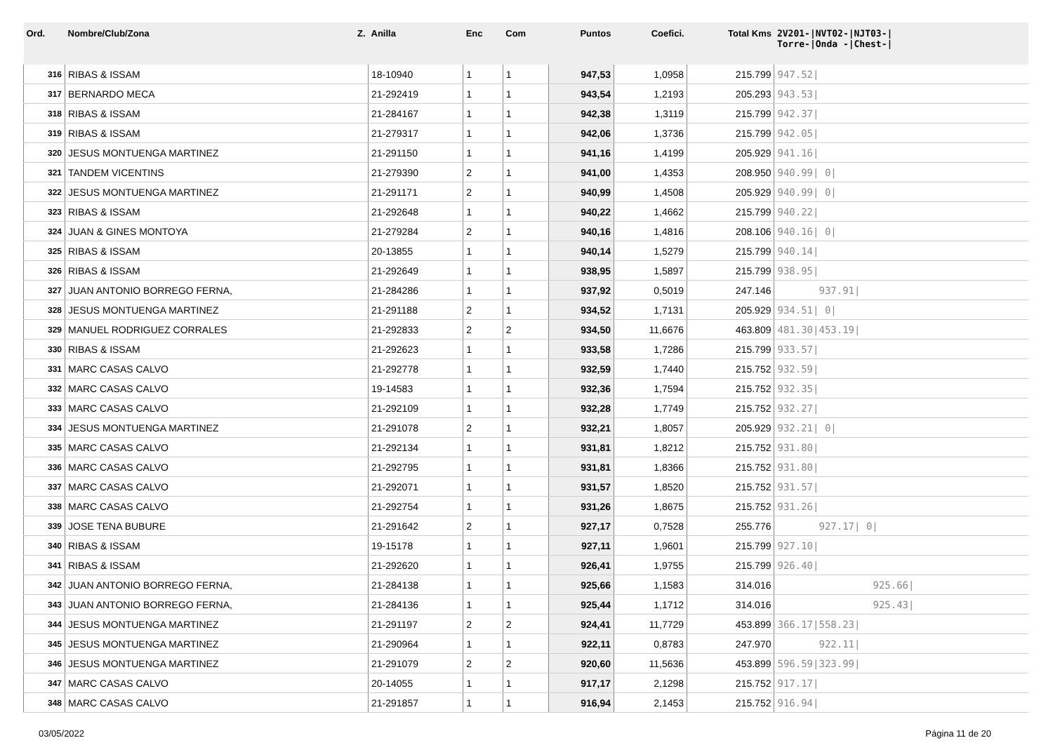| Ord. | Nombre/Club/Zona Z. | Anilla | Enc | Com | Puntos | Coefici. | Total Kms | 2V201-/NVT02-/NJT03-/ Torre-/Onda -/Chest-/ |
| --- | --- | --- | --- | --- | --- | --- | --- | --- |
| 316 | RIBAS & ISSAM | 18-10940 | 1 | 1 | 947,53 | 1,0958 | 215.799 | 947.52/ |
| 317 | BERNARDO MECA | 21-292419 | 1 | 1 | 943,54 | 1,2193 | 205.293 | 943.53/ |
| 318 | RIBAS & ISSAM | 21-284167 | 1 | 1 | 942,38 | 1,3119 | 215.799 | 942.37/ |
| 319 | RIBAS & ISSAM | 21-279317 | 1 | 1 | 942,06 | 1,3736 | 215.799 | 942.05/ |
| 320 | JESUS MONTUENGA MARTINEZ | 21-291150 | 1 | 1 | 941,16 | 1,4199 | 205.929 | 941.16/ |
| 321 | TANDEM VICENTINS | 21-279390 | 2 | 1 | 941,00 | 1,4353 | 208.950 | 940.99/ 0/ |
| 322 | JESUS MONTUENGA MARTINEZ | 21-291171 | 2 | 1 | 940,99 | 1,4508 | 205.929 | 940.99/ 0/ |
| 323 | RIBAS & ISSAM | 21-292648 | 1 | 1 | 940,22 | 1,4662 | 215.799 | 940.22/ |
| 324 | JUAN & GINES MONTOYA | 21-279284 | 2 | 1 | 940,16 | 1,4816 | 208.106 | 940.16/ 0/ |
| 325 | RIBAS & ISSAM | 20-13855 | 1 | 1 | 940,14 | 1,5279 | 215.799 | 940.14/ |
| 326 | RIBAS & ISSAM | 21-292649 | 1 | 1 | 938,95 | 1,5897 | 215.799 | 938.95/ |
| 327 | JUAN ANTONIO BORREGO FERNA, | 21-284286 | 1 | 1 | 937,92 | 0,5019 | 247.146 | 937.91/ |
| 328 | JESUS MONTUENGA MARTINEZ | 21-291188 | 2 | 1 | 934,52 | 1,7131 | 205.929 | 934.51/ 0/ |
| 329 | MANUEL RODRIGUEZ CORRALES | 21-292833 | 2 | 2 | 934,50 | 11,6676 | 463.809 | 481.30/453.19/ |
| 330 | RIBAS & ISSAM | 21-292623 | 1 | 1 | 933,58 | 1,7286 | 215.799 | 933.57/ |
| 331 | MARC CASAS CALVO | 21-292778 | 1 | 1 | 932,59 | 1,7440 | 215.752 | 932.59/ |
| 332 | MARC CASAS CALVO | 19-14583 | 1 | 1 | 932,36 | 1,7594 | 215.752 | 932.35/ |
| 333 | MARC CASAS CALVO | 21-292109 | 1 | 1 | 932,28 | 1,7749 | 215.752 | 932.27/ |
| 334 | JESUS MONTUENGA MARTINEZ | 21-291078 | 2 | 1 | 932,21 | 1,8057 | 205.929 | 932.21/ 0/ |
| 335 | MARC CASAS CALVO | 21-292134 | 1 | 1 | 931,81 | 1,8212 | 215.752 | 931.80/ |
| 336 | MARC CASAS CALVO | 21-292795 | 1 | 1 | 931,81 | 1,8366 | 215.752 | 931.80/ |
| 337 | MARC CASAS CALVO | 21-292071 | 1 | 1 | 931,57 | 1,8520 | 215.752 | 931.57/ |
| 338 | MARC CASAS CALVO | 21-292754 | 1 | 1 | 931,26 | 1,8675 | 215.752 | 931.26/ |
| 339 | JOSE TENA BUBURE | 21-291642 | 2 | 1 | 927,17 | 0,7528 | 255.776 | 927.17/ 0/ |
| 340 | RIBAS & ISSAM | 19-15178 | 1 | 1 | 927,11 | 1,9601 | 215.799 | 927.10/ |
| 341 | RIBAS & ISSAM | 21-292620 | 1 | 1 | 926,41 | 1,9755 | 215.799 | 926.40/ |
| 342 | JUAN ANTONIO BORREGO FERNA, | 21-284138 | 1 | 1 | 925,66 | 1,1583 | 314.016 | 925.66/ |
| 343 | JUAN ANTONIO BORREGO FERNA, | 21-284136 | 1 | 1 | 925,44 | 1,1712 | 314.016 | 925.43/ |
| 344 | JESUS MONTUENGA MARTINEZ | 21-291197 | 2 | 2 | 924,41 | 11,7729 | 453.899 | 366.17/558.23/ |
| 345 | JESUS MONTUENGA MARTINEZ | 21-290964 | 1 | 1 | 922,11 | 0,8783 | 247.970 | 922.11/ |
| 346 | JESUS MONTUENGA MARTINEZ | 21-291079 | 2 | 2 | 920,60 | 11,5636 | 453.899 | 596.59/323.99/ |
| 347 | MARC CASAS CALVO | 20-14055 | 1 | 1 | 917,17 | 2,1298 | 215.752 | 917.17/ |
| 348 | MARC CASAS CALVO | 21-291857 | 1 | 1 | 916,94 | 2,1453 | 215.752 | 916.94/ |
03/05/2022 Página 11 de 20